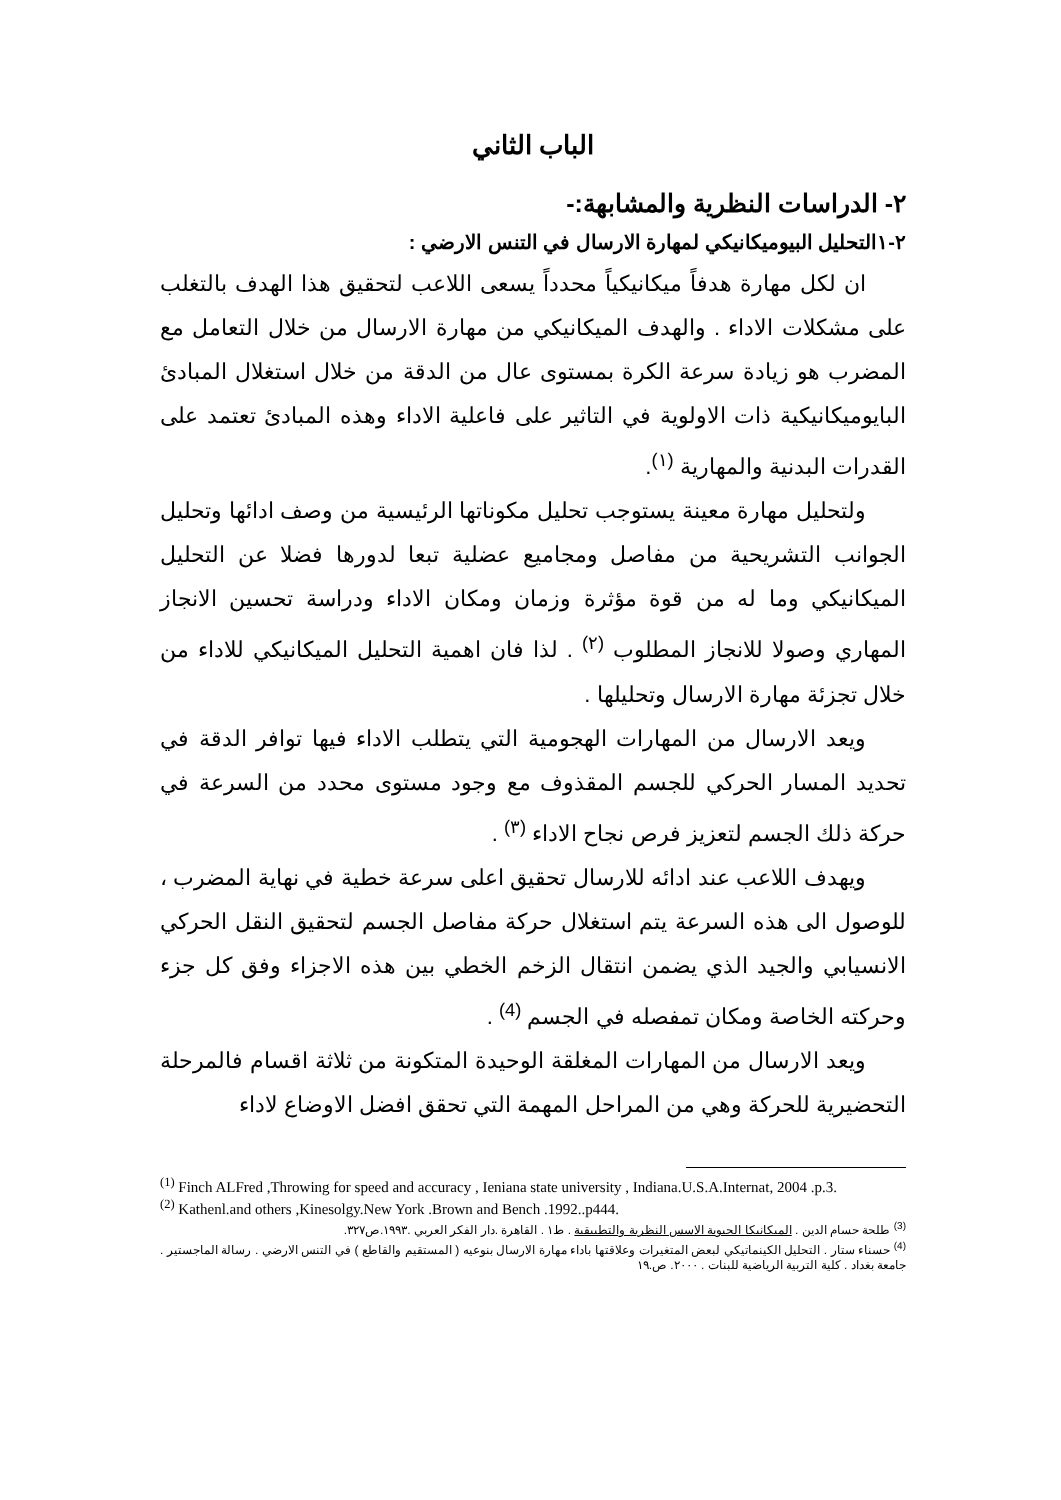الباب الثاني
٢- الدراسات النظرية والمشابهة:-
٢-١التحليل البيوميكانيكي لمهارة الارسال في التنس الارضي :
ان لكل مهارة هدفاً ميكانيكياً محدداً يسعى اللاعب لتحقيق هذا الهدف بالتغلب على مشكلات الاداء . والهدف الميكانيكي من مهارة الارسال من خلال التعامل مع المضرب هو زيادة سرعة الكرة بمستوى عال من الدقة من خلال استغلال المبادئ البايوميكانيكية ذات الاولوية في التاثير على فاعلية الاداء وهذه المبادئ تعتمد على القدرات البدنية والمهارية <sup>(١)</sup>.
ولتحليل مهارة معينة يستوجب تحليل مكوناتها الرئيسية من وصف ادائها وتحليل الجوانب التشريحية من مفاصل ومجاميع عضلية تبعا لدورها فضلا عن التحليل الميكانيكي وما له من قوة مؤثرة وزمان ومكان الاداء ودراسة تحسين الانجاز المهاري وصولا للانجاز المطلوب <sup>(٢)</sup> . لذا فان اهمية التحليل الميكانيكي للاداء من خلال تجزئة مهارة الارسال وتحليلها .
ويعد الارسال من المهارات الهجومية التي يتطلب الاداء فيها توافر الدقة في تحديد المسار الحركي للجسم المقذوف مع وجود مستوى محدد من السرعة في حركة ذلك الجسم لتعزيز فرص نجاح الاداء <sup>(٣)</sup> .
ويهدف اللاعب عند ادائه للارسال تحقيق اعلى سرعة خطية في نهاية المضرب ، للوصول الى هذه السرعة يتم استغلال حركة مفاصل الجسم لتحقيق النقل الحركي الانسيابي والجيد الذي يضمن انتقال الزخم الخطي بين هذه الاجزاء وفق كل جزء وحركته الخاصة ومكان تمفصله في الجسم <sup>(4)</sup> .
ويعد الارسال من المهارات المغلقة الوحيدة المتكونة من ثلاثة اقسام فالمرحلة التحضيرية للحركة وهي من المراحل المهمة التي تحقق افضل الاوضاع لاداء
<sup>(1)</sup> Finch ALFred ,Throwing for speed and accuracy , Ieniana state university , Indiana.U.S.A.Internat, 2004 .p.3.
<sup>(2)</sup> Kathenl.and others ,Kinesolgy.New York .Brown and Bench .1992..p444.
<sup>(3)</sup> طلحة حسام الدين . الميكانيكا الحيوية الاسس النظرية والتطبيقية . ط١ . القاهرة .دار الفكر العربي .١٩٩٣.ص٣٢٧.
<sup>(4)</sup> حسناء ستار . التحليل الكينماتيكي لبعض المتغيرات وعلاقتها باداء مهارة الارسال بنوعيه ( المستقيم والقاطع ) في التنس الارضي . رسالة الماجستير . جامعة بغداد . كلية التربية الرياضية للبنات . ٢٠٠٠. ص.١٩